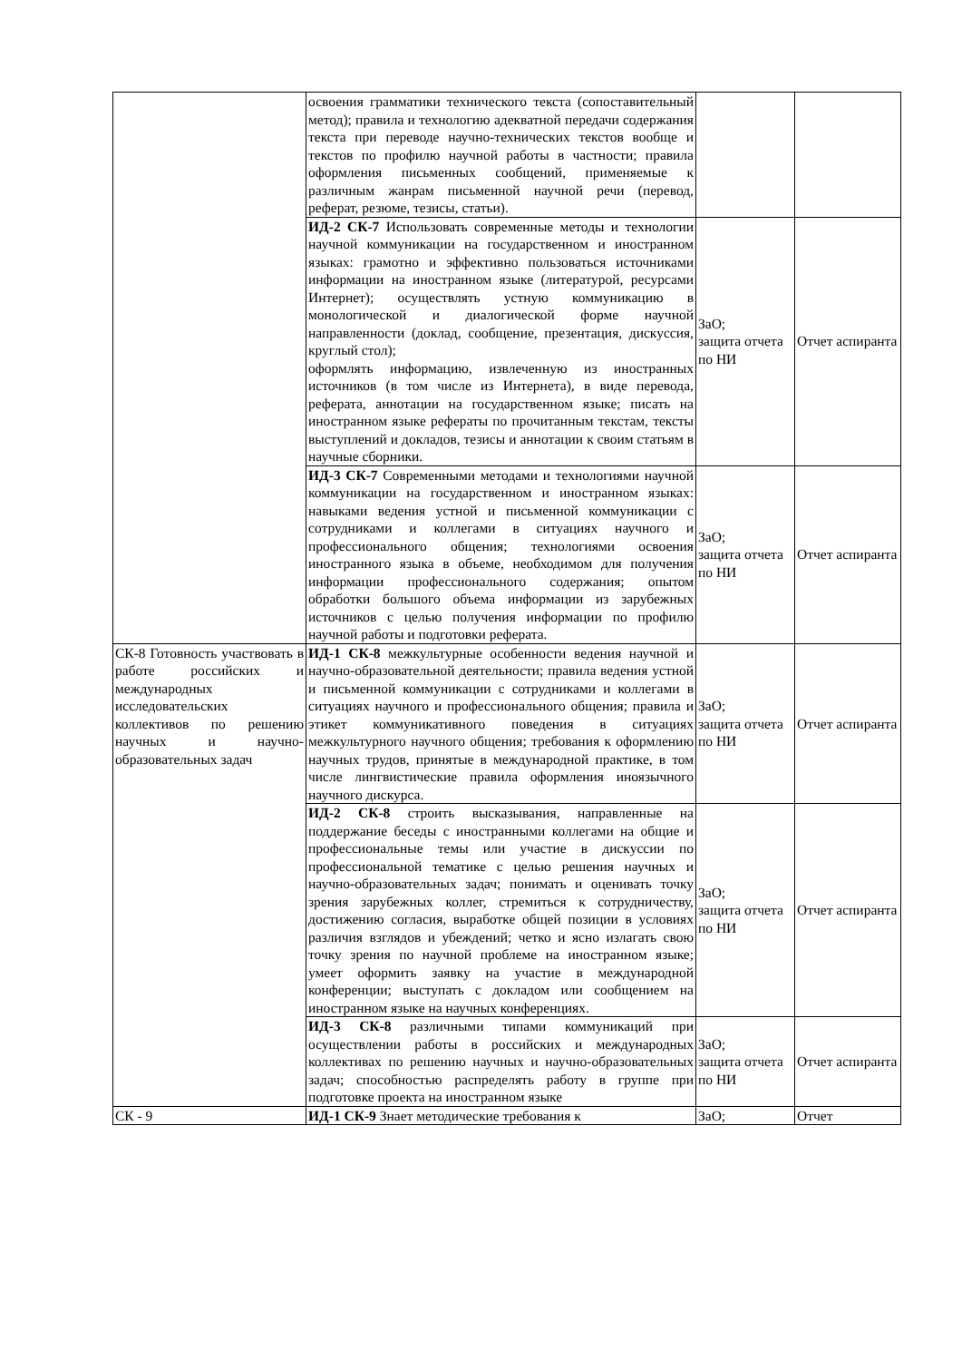| | освоения грамматики технического текста (сопоставительный метод); правила и технологию адекватной передачи содержания текста при переводе научно-технических текстов вообще и текстов по профилю научной работы в частности; правила оформления письменных сообщений, применяемые к различным жанрам письменной научной речи (перевод, реферат, резюме, тезисы, статьи). | | |
| | ИД-2 СК-7 Использовать современные методы и технологии научной коммуникации на государственном и иностранном языках: грамотно и эффективно пользоваться источниками информации на иностранном языке (литературой, ресурсами Интернет); осуществлять устную коммуникацию в монологической и диалогической форме научной направленности (доклад, сообщение, презентация, дискуссия, круглый стол); оформлять информацию, извлеченную из иностранных источников (в том числе из Интернета), в виде перевода, реферата, аннотации на государственном языке; писать на иностранном языке рефераты по прочитанным текстам, тексты выступлений и докладов, тезисы и аннотации к своим статьям в научные сборники. | ЗаО; защита отчета по НИ | Отчет аспиранта |
| | ИД-3 СК-7 Современными методами и технологиями научной коммуникации на государственном и иностранном языках: навыками ведения устной и письменной коммуникации с сотрудниками и коллегами в ситуациях научного и профессионального общения; технологиями освоения иностранного языка в объеме, необходимом для получения информации профессионального содержания; опытом обработки большого объема информации из зарубежных источников с целью получения информации по профилю научной работы и подготовки реферата. | ЗаО; защита отчета по НИ | Отчет аспиранта |
| СК-8 Готовность участвовать в работе российских и международных исследовательских коллективов по решению научных и научно-образовательных задач | ИД-1 СК-8 межкультурные особенности ведения научной и научно-образовательной деятельности; правила ведения устной и письменной коммуникации с сотрудниками и коллегами в ситуациях научного и профессионального общения; правила и этикет коммуникативного поведения в ситуациях межкультурного научного общения; требования к оформлению научных трудов, принятые в международной практике, в том числе лингвистические правила оформления иноязычного научного дискурса. | ЗаО; защита отчета по НИ | Отчет аспиранта |
| | ИД-2 СК-8 строить высказывания, направленные на поддержание беседы с иностранными коллегами на общие и профессиональные темы или участие в дискуссии по профессиональной тематике с целью решения научных и научно-образовательных задач; понимать и оценивать точку зрения зарубежных коллег, стремиться к сотрудничеству, достижению согласия, выработке общей позиции в условиях различия взглядов и убеждений; четко и ясно излагать свою точку зрения по научной проблеме на иностранном языке; умеет оформить заявку на участие в международной конференции; выступать с докладом или сообщением на иностранном языке на научных конференциях. | ЗаО; защита отчета по НИ | Отчет аспиранта |
| | ИД-3 СК-8 различными типами коммуникаций при осуществлении работы в российских и международных коллективах по решению научных и научно-образовательных задач; способностью распределять работу в группе при подготовке проекта на иностранном языке | ЗаО; защита отчета по НИ | Отчет аспиранта |
| СК - 9 | ИД-1 СК-9 Знает методические требования к | ЗаО; | Отчет |